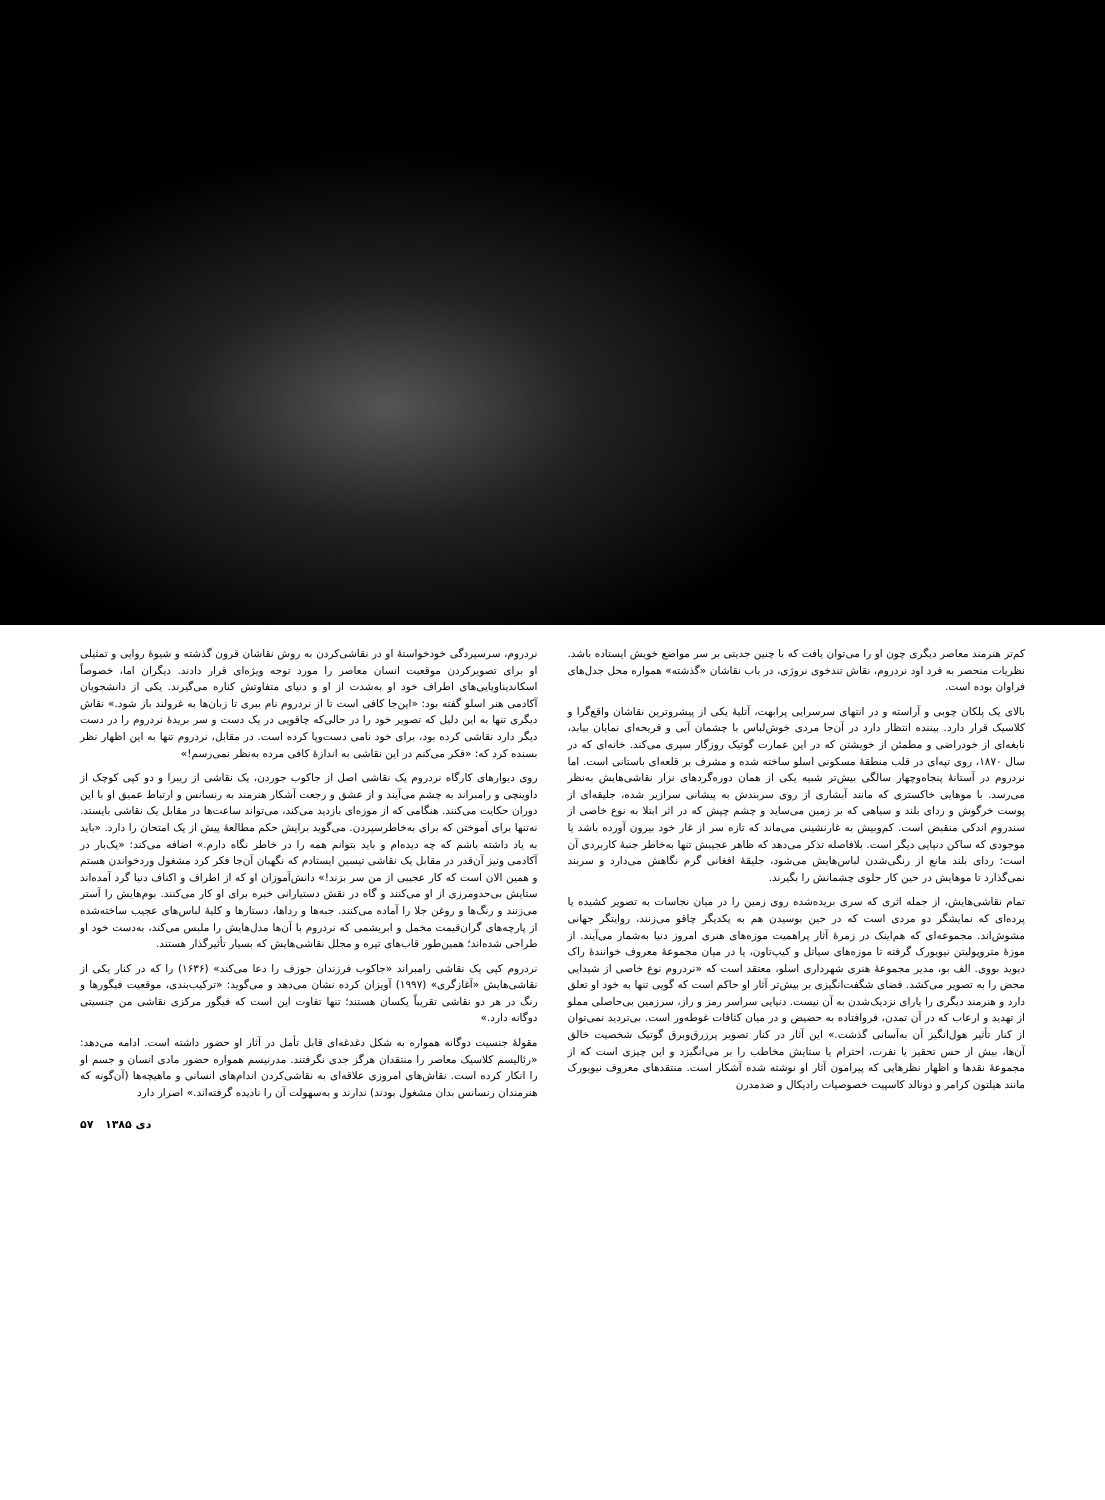کم‌تر هنرمند معاصر دیگری چون او را می‌توان یافت که با چنین جدیتی بر سر مواضع خویش ایستاده باشد. نظریات منحصر به فرد اود نردروم، نقاش تندخوی نروژی، در باب نقاشان «گذشته» همواره محل جدل‌های فراوان بوده است.
بالای یک پلکان چوبی و آراسته و در انتهای سرسرایی پرابهت، آتلیهٔ یکی از پیشروترین نقاشان واقع‌گرا و کلاسیک قرار دارد. بیننده انتظار دارد در آن‌جا مردی خوش‌لباس با چشمان آبی و قریحه‌ای نمایان بیابد، نابغه‌ای از خودراضی و مطمئن از خویشتن که در این عمارت گوتیک روزگار سپری می‌کند. خانه‌ای که در سال ۱۸۷۰، روی تپه‌ای در قلب منطقهٔ مسکونی اسلو ساخته شده و مشرف بر قلعه‌ای باستانی است. اما نردروم در آستانهٔ پنجاه‌وچهار سالگی بیش‌تر شبیه یکی از همان دوره‌گردهای نزار نقاشی‌هایش به‌نظر می‌رسد. با موهایی خاکستری که مانند آبشاری از روی سربندش به پیشانی سرازیر شده، جلیقه‌ای از پوست خرگوش و ردای بلند و سیاهی که بر زمین می‌ساید و چشم چپش که در اثر ابتلا به نوع خاصی از سندروم اندکی منقبض است. کم‌وبیش به غارنشینی می‌ماند که تازه سر از غار خود بیرون آورده باشد یا موجودی که ساکن دنیایی دیگر است. بلافاصله تذکر می‌دهد که ظاهر عجیبش تنها به‌خاطر جنبهٔ کاربردی آن است: ردای بلند مانع از رنگی‌شدن لباس‌هایش می‌شود، جلیقهٔ افغانی گرم نگاهش می‌دارد و سربند نمی‌گذارد تا موهایش در حین کار جلوی چشمانش را بگیرند.
تمام نقاشی‌هایش، از جمله اثری که سری بریده‌شده روی زمین را در میان نجاسات به تصویر کشیده یا پرده‌ای که نمایشگر دو مردی است که در حین بوسیدن هم به یکدیگر چاقو می‌زنند، روایتگر جهانی مشوش‌اند. مجموعه‌ای که هم‌اینک در زمرهٔ آثار پراهمیت موزه‌های هنری امروز دنیا به‌شمار می‌آیند. از موزهٔ متروپولیتن نیویورک گرفته تا موزه‌های سیاتل و کیپ‌تاون، یا در میان مجموعهٔ معروف خوانندهٔ راک دیوید بووی. الف بو، مدیر مجموعهٔ هنری شهرداری اسلو، معتقد است که «نردروم نوع خاصی از شیدایی محض را به تصویر می‌کشد. فضای شگفت‌انگیزی بر بیش‌تر آثار او حاکم است که گویی تنها به خود او تعلق دارد و هنرمند دیگری را یارای نزدیک‌شدن به آن نیست. دنیایی سراسر رمز و راز، سرزمین بی‌حاصلی مملو از تهدید و ارعاب که در آن تمدن، فروافتاده به حضیض و در میان کثافات غوطه‌ور است. بی‌تردید نمی‌توان از کنار تأثیر هول‌انگیز آن به‌آسانی گذشت.» این آثار در کنار تصویر پرزرق‌وبرق گوتیک شخصیت خالق آن‌ها، بیش از حس تحقیر یا نفرت، احترام یا ستایش مخاطب را بر می‌انگیزد و این چیزی است که از مجموعهٔ نقدها و اظهار نظرهایی که پیرامون آثار او نوشته شده آشکار است. منتقدهای معروف نیویورک مانند هیلتون کرامر و دونالد کاسپیت خصوصیات رادیکال و ضدمدرن
نردروم، سرسپردگی خودخواستهٔ او در نقاشی‌کردن به روش نقاشان قرون گذشته و شیوهٔ روایی و تمثیلی او برای تصویرکردن موقعیت انسان معاصر را مورد توجه ویژه‌ای قرار دادند. دیگران اما، خصوصاً اسکاندیناویایی‌های اطراف خود او به‌شدت از او و دنیای متفاوتش کناره می‌گیرند. یکی از دانشجویان آکادمی هنر اسلو گفته بود: «این‌جا کافی است تا از نردروم نام ببری تا زبان‌ها به غرولند باز شود.» نقاش دیگری تنها به این دلیل که تصویر خود را در حالی‌که چاقویی در یک دست و سر بریدهٔ نردروم را در دست دیگر دارد نقاشی کرده بود، برای خود نامی دست‌وپا کرده است. در مقابل، نردروم تنها به این اظهار نظر بسنده کرد که: «فکر می‌کنم در این نقاشی به اندازهٔ کافی مرده به‌نظر نمی‌رسم!»
روی دیوارهای کارگاه نردروم یک نقاشی اصل از جاکوب جوردن، یک نقاشی از ریبرا و دو کپی کوچک از داوینچی و رامبراند به چشم می‌آیند و از عشق و رجعت آشکار هنرمند به رنسانس و ارتباط عمیق او با این دوران حکایت می‌کنند. هنگامی که از موزه‌ای بازدید می‌کند، می‌تواند ساعت‌ها در مقابل یک نقاشی بایستد. نه‌تنها برای آموختن که برای به‌خاطرسپردن. می‌گوید برایش حکم مطالعهٔ پیش از یک امتحان را دارد. «باید به یاد داشته باشم که چه دیده‌ام و باید بتوانم همه را در خاطر نگاه دارم.» اضافه می‌کند: «یک‌بار در آکادمی ونیز آن‌قدر در مقابل یک نقاشی تیسین ایستادم که نگهبان آن‌جا فکر کرد مشغول وردخواندن هستم و همین الان است که کار عجیبی از من سر بزند!» دانش‌آموزان او که از اطراف و اکناف دنیا گرد آمده‌اند ستایش بی‌حدومرزی از او می‌کنند و گاه در نقش دستیارانی خبره برای او کار می‌کنند. بوم‌هایش را آستر می‌زنند و رنگ‌ها و روغن جلا را آماده می‌کنند. جبه‌ها و رداها، دستارها و کلیهٔ لباس‌های عجیب ساخته‌شده از پارچه‌های گران‌قیمت مخمل و ابریشمی که نردروم با آن‌ها مدل‌هایش را ملبس می‌کند، به‌دست خود او طراحی شده‌اند؛ همین‌طور قاب‌های تیره و مجلل نقاشی‌هایش که بسیار تأثیرگذار هستند.
نردروم کپی یک نقاشی رامبراند «جاکوب فرزندان جوزف را دعا می‌کند» (۱۶۳۶) را که در کنار یکی از نقاشی‌هایش «آغازگری» (۱۹۹۷) آویزان کرده نشان می‌دهد و می‌گوید: «ترکیب‌بندی، موقعیت فیگورها و رنگ در هر دو نقاشی تقریباً یکسان هستند؛ تنها تفاوت این است که فیگور مرکزی نقاشی من جنسیتی دوگانه دارد.»
مقولهٔ جنسیت دوگانه همواره به شکل دغدغه‌ای قابل تأمل در آثار او حضور داشته است. ادامه می‌دهد: «رئالیسم کلاسیک معاصر را منتقدان هرگز جدی نگرفتند. مدرنیسم همواره حضور مادی انسان و جسم او را انکار کرده است. نقاش‌های امروزی علاقه‌ای به نقاشی‌کردن اندام‌های انسانی و ماهیچه‌ها (آن‌گونه که هنرمندان رنسانس بدان مشغول بودند) ندارند و به‌سهولت آن را نادیده گرفته‌اند.» اصرار دارد
۵۷ دی ۱۳۸۵